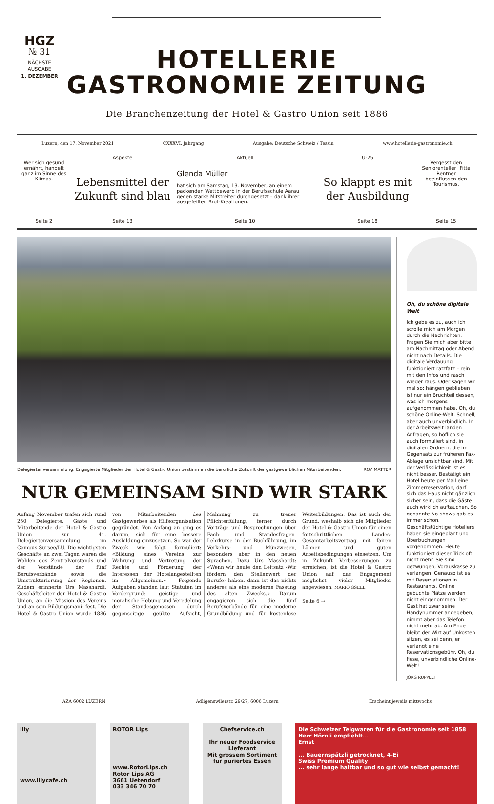HGZ
№ 31
NÄCHSTE
AUSGABE
1. DEZEMBER
HOTELLERIE
GASTRONOMIE ZEITUNG
Die Branchenzeitung der Hotel & Gastro Union seit 1886
Luzern, den 17. November 2021 CXXXVI. Jahrgang Ausgabe: Deutsche Schweiz / Tessin www.hotellerie-gastronomie.ch
Wer sich gesund ernährt, handelt ganz im Sinne des Klimas.
Seite 2
Aspekte
Lebensmittel der Zukunft sind blau
Seite 13
Aktuell
Glenda Müller
hat sich am Samstag, 13. November, an einem packenden Wettbewerb in der Berufsschule Aarau gegen starke Mitstreiter durchgesetzt – dank ihrer ausgefeilten Brot-Kreationen.
Seite 10
U-25
So klappt es mit der Ausbildung
Seite 18
Vergesst den Seniorenteller! Fitte Rentner beeinflussen den Tourismus.
Seite 15
Delegiertenversammlung: Engagierte Mitglieder der Hotel & Gastro Union bestimmen die berufliche Zukunft der gastgewerblichen Mitarbeitenden. ROY MATTER
NUR GEMEINSAM SIND WIR STARK
Anfang November trafen sich rund 250 Delegierte, Gäste und Mitarbeitende der Hotel & Gastro Union zur 41. Delegiertenversammlung im Campus Sursee/LU. Die wichtigsten Geschäfte an zwei Tagen waren die Wahlen des Zentralvorstands und der Vorstände der fünf Berufsverbände sowie die Umstrukturierung der Regionen. Zudem erinnerte Urs Masshardt, Geschäftsleiter der Hotel & Gastro Union, an die Mission des Vereins und an sein Bildungsmani- fest. Die Hotel & Gastro Union wurde 1886 von Mitarbeitenden des Gastgewerbes als Hilfsorganisation gegründet. Von Anfang an ging es darum, sich für eine bessere Ausbildung einzusetzen. So war der Zweck wie folgt formuliert: «Bildung eines Vereins zur Wahrung und Vertretung der Rechte und Förderung der Interessen der Hotelangestellten im Allgemeinen.» Folgende Aufgaben standen laut Statuten im Vordergrund: geistige und moralische Hebung und Veredelung der Standesgenossen durch gegenseitige geübte Aufsicht, Mahnung zu treuer Pflichterfüllung, ferner durch Vorträge und Besprechungen über Fach- und Standesfragen, Lehrkurse in der Buchführung, im Verkehrs- und Münzwesen, besonders aber in den neuen Sprachen. Dazu Urs Masshardt: «Wenn wir heute den Leitsatz ‹Wir fördern den Stellenwert der Berufe› haben, dann ist das nichts anderes als eine moderne Fassung des alten Zwecks.» Darum engagieren sich die fünf Berufsverbände für eine moderne Grundbildung und für kostenlose Weiterbildungen. Das ist auch der Grund, weshalb sich die Mitglieder der Hotel & Gastro Union für einen fortschrittlichen Landes-Gesamtarbeitsvertrag mit fairen Löhnen und guten Arbeitsbedingungen einsetzen. Um in Zukunft Verbesserungen zu erreichen, ist die Hotel & Gastro Union auf das Engagement möglichst vieler Mitglieder angewiesen. MARIO GSELL
Seite 6 →
Oh, du schöne digitale Welt
Ich gebe es zu, auch ich scrolle mich am Morgen durch die Nachrichten. Fragen Sie mich aber bitte am Nachmittag oder Abend nicht nach Details. Die digitale Verdauung funktioniert ratzfatz – rein mit den Infos und rasch wieder raus. Oder sagen wir mal so: hängen geblieben ist nur ein Bruchteil dessen, was ich morgens aufgenommen habe. Oh, du schöne Online-Welt. Schnell, aber auch unverbindlich. In der Arbeitswelt landen Anfragen, so höflich sie auch formuliert sind, in digitalen Ordnern, die im Gegensatz zur früheren Fax-Ablage unsichtbar sind. Mit der Verlässlichkeit ist es nicht besser. Bestätigt ein Hotel heute per Mail eine Zimmerreservation, darf sich das Haus nicht gänzlich sicher sein, dass die Gäste auch wirklich auftauchen. So genannte No-shows gab es immer schon. Geschäftstüchtige Hoteliers haben sie eingeplant und Überbuchungen vorgenommen. Heute funktioniert dieser Trick oft nicht mehr. Sie sind gezwungen, Vorauskasse zu verlangen. Genauso ist es mit Reservationen in Restaurants. Online gebuchte Plätze werden nicht eingenommen. Der Gast hat zwar seine Handynummer angegeben, nimmt aber das Telefon nicht mehr ab. Am Ende bleibt der Wirt auf Unkosten sitzen, es sei denn, er verlangt eine Reservationsgebühr. Oh, du fiese, unverbindliche Online-Welt!
JÖRG RUPPELT
AZA 6002 LUZERN Adligenswilerstr. 29/27, 6006 Luzern Erscheint jeweils mittwochs
illy
www.illycafe.ch
ROTOR Lips
www.RotorLips.ch
Rotor Lips AG
3661 Uetendorf
033 346 70 70
Chefservice.ch
Ihr neuer Foodservice Lieferant
Mit grossem Sortiment für püriertes Essen
Die Schweizer Teigwaren für die Gastronomie seit 1858
Herr Hörnli empfiehlt...
Ernst
... Bauernspätzli getrocknet, 4-Ei
Swiss Premium Quality
... sehr lange haltbar und so gut wie selbst gemacht!